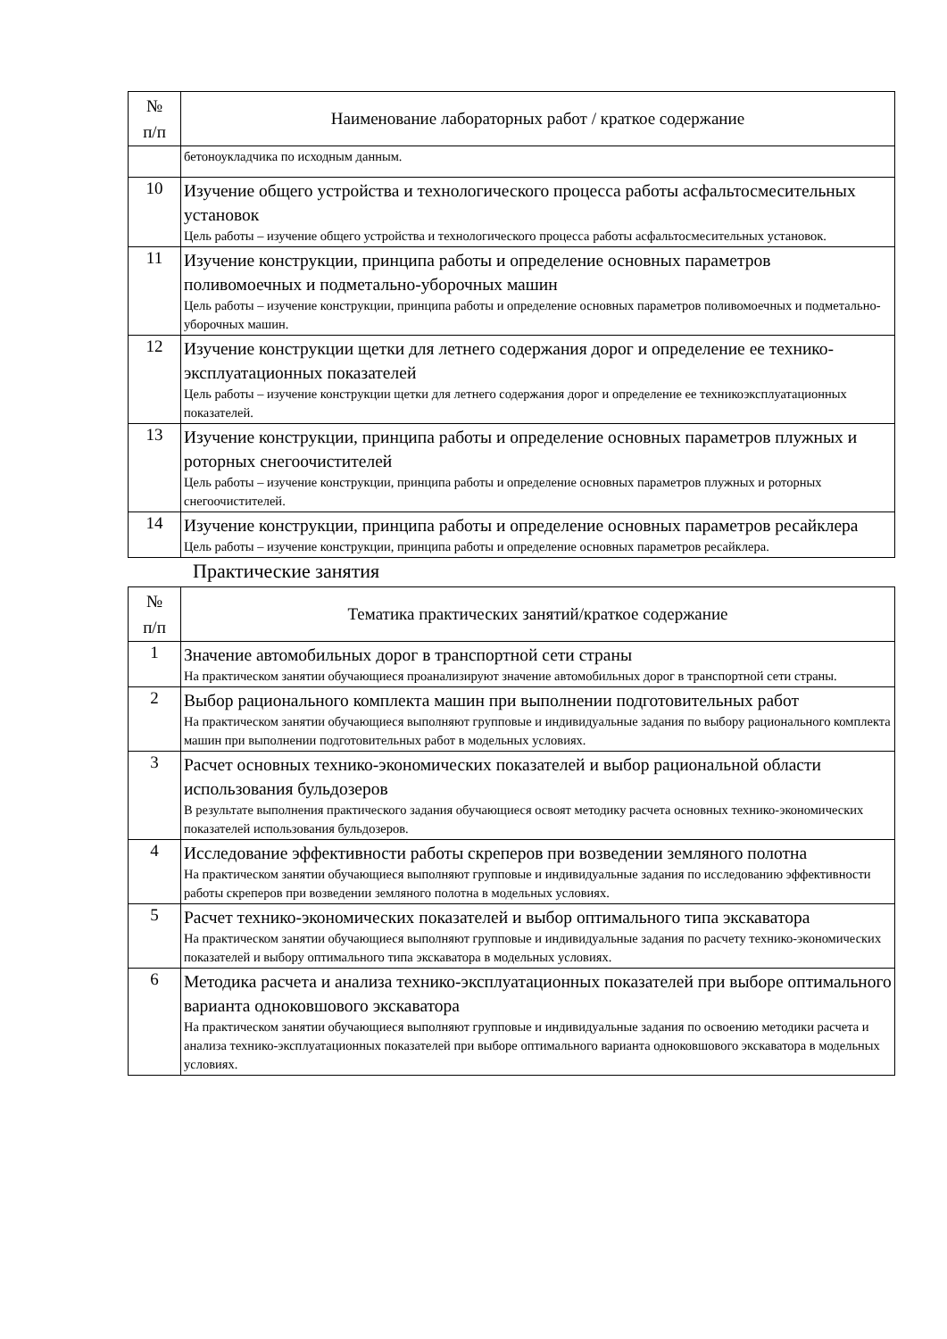| № п/п | Наименование лабораторных работ / краткое содержание |
| --- | --- |
| | бетоноукладчика по исходным данным. |
| 10 | Изучение общего устройства и технологического процесса работы асфальтосмесительных установок Цель работы – изучение общего устройства и технологического процесса работы асфальтосмесительных установок. |
| 11 | Изучение конструкции, принципа работы и определение основных параметров поливомоечных и подметально-уборочных машин Цель работы – изучение конструкции, принципа работы и определение основных параметров поливомоечных и подметально-уборочных машин. |
| 12 | Изучение конструкции щетки для летнего содержания дорог и определение ее технико-эксплуатационных показателей Цель работы – изучение конструкции щетки для летнего содержания дорог и определение ее техникоэксплуатационных показателей. |
| 13 | Изучение конструкции, принципа работы и определение основных параметров плужных и роторных снегоочистителей Цель работы – изучение конструкции, принципа работы и определение основных параметров плужных и роторных снегоочистителей. |
| 14 | Изучение конструкции, принципа работы и определение основных параметров ресайклера Цель работы – изучение конструкции, принципа работы и определение основных параметров ресайклера. |
Практические занятия
| № п/п | Тематика практических занятий/краткое содержание |
| --- | --- |
| 1 | Значение автомобильных дорог в транспортной сети страны На практическом занятии обучающиеся проанализируют значение автомобильных дорог в транспортной сети страны. |
| 2 | Выбор рационального комплекта машин при выполнении подготовительных работ На практическом занятии обучающиеся выполняют групповые и индивидуальные задания по выбору рационального комплекта машин при выполнении подготовительных работ в модельных условиях. |
| 3 | Расчет основных технико-экономических показателей и выбор рациональной области использования бульдозеров В результате выполнения практического задания обучающиеся освоят методику расчета основных технико-экономических показателей использования бульдозеров. |
| 4 | Исследование эффективности работы скреперов при возведении земляного полотна На практическом занятии обучающиеся выполняют групповые и индивидуальные задания по исследованию эффективности работы скреперов при возведении земляного полотна в модельных условиях. |
| 5 | Расчет технико-экономических показателей и выбор оптимального типа экскаватора На практическом занятии обучающиеся выполняют групповые и индивидуальные задания по расчету технико-экономических показателей и выбору оптимального типа экскаватора в модельных условиях. |
| 6 | Методика расчета и анализа технико-эксплуатационных показателей при выборе оптимального варианта одноковшового экскаватора На практическом занятии обучающиеся выполняют групповые и индивидуальные задания по освоению методики расчета и анализа технико-эксплуатационных показателей при выборе оптимального варианта одноковшового экскаватора в модельных условиях. |